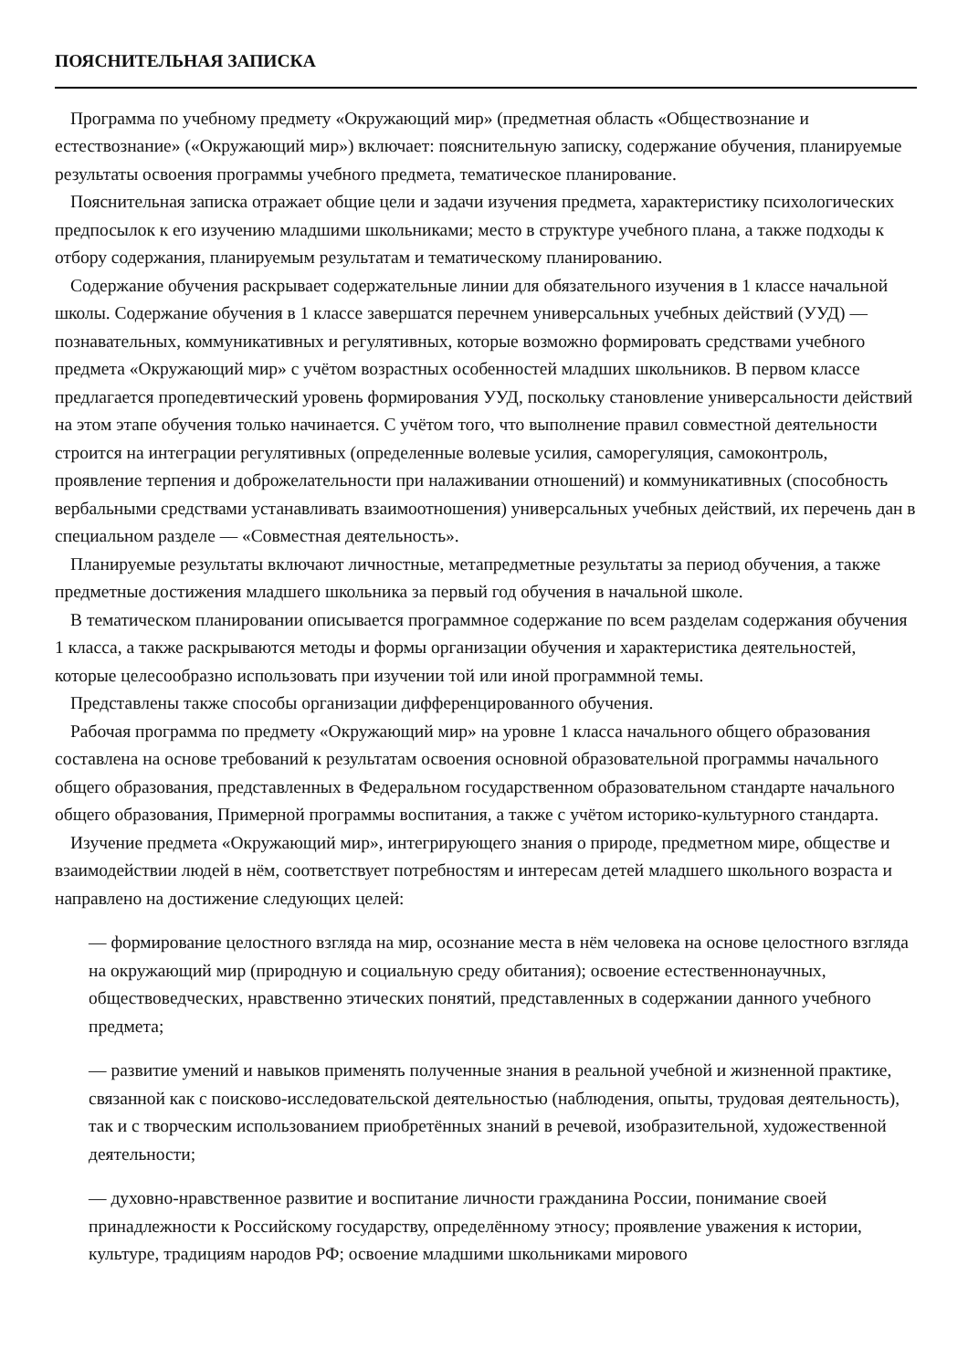ПОЯСНИТЕЛЬНАЯ ЗАПИСКА
Программа по учебному предмету «Окружающий мир» (предметная область «Обществознание и естествознание» («Окружающий мир») включает: пояснительную записку, содержание обучения, планируемые результаты освоения программы учебного предмета, тематическое планирование.
Пояснительная записка отражает общие цели и задачи изучения предмета, характеристику психологических предпосылок к его изучению младшими школьниками; место в структуре учебного плана, а также подходы к отбору содержания, планируемым результатам и тематическому планированию.
Содержание обучения раскрывает содержательные линии для обязательного изучения в 1 классе начальной школы. Содержание обучения в 1 классе завершатся перечнем универсальных учебных действий (УУД) — познавательных, коммуникативных и регулятивных, которые возможно формировать средствами учебного предмета «Окружающий мир» с учётом возрастных особенностей младших школьников. В первом классе предлагается пропедевтический уровень формирования УУД, поскольку становление универсальности действий на этом этапе обучения только начинается. С учётом того, что выполнение правил совместной деятельности строится на интеграции регулятивных (определенные волевые усилия, саморегуляция, самоконтроль, проявление терпения и доброжелательности при налаживании отношений) и коммуникативных (способность вербальными средствами устанавливать взаимоотношения) универсальных учебных действий, их перечень дан в специальном разделе — «Совместная деятельность».
Планируемые результаты включают личностные, метапредметные результаты за период обучения, а также предметные достижения младшего школьника за первый год обучения в начальной школе.
В тематическом планировании описывается программное содержание по всем разделам содержания обучения 1 класса, а также раскрываются методы и формы организации обучения и характеристика деятельностей, которые целесообразно использовать при изучении той или иной программной темы.
Представлены также способы организации дифференцированного обучения.
Рабочая программа по предмету «Окружающий мир» на уровне 1 класса начального общего образования составлена на основе требований к результатам освоения основной образовательной программы начального общего образования, представленных в Федеральном государственном образовательном стандарте начального общего образования, Примерной программы воспитания, а также с учётом историко-культурного стандарта.
Изучение предмета «Окружающий мир», интегрирующего знания о природе, предметном мире, обществе и взаимодействии людей в нём, соответствует потребностям и интересам детей младшего школьного возраста и направлено на достижение следующих целей:
— формирование целостного взгляда на мир, осознание места в нём человека на основе целостного взгляда на окружающий мир (природную и социальную среду обитания); освоение естественнонаучных, обществоведческих, нравственно этических понятий, представленных в содержании данного учебного предмета;
— развитие умений и навыков применять полученные знания в реальной учебной и жизненной практике, связанной как с поисково-исследовательской деятельностью (наблюдения, опыты, трудовая деятельность), так и с творческим использованием приобретённых знаний в речевой, изобразительной, художественной деятельности;
— духовно-нравственное развитие и воспитание личности гражданина России, понимание своей принадлежности к Российскому государству, определённому этносу; проявление уважения к истории, культуре, традициям народов РФ; освоение младшими школьниками мирового